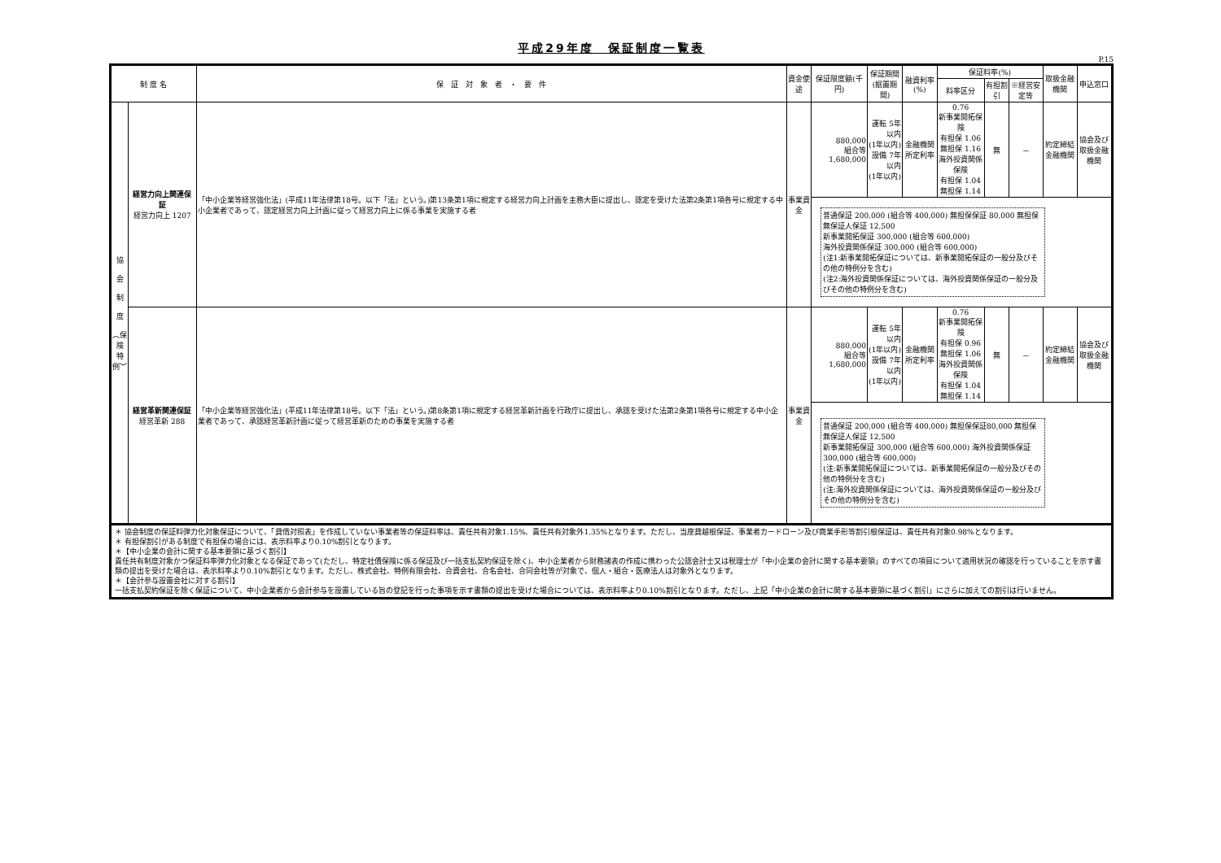平成29年度　保証制度一覧表
P.15
| 制 度 名 | | 保 証 対 象 者 ・ 要 件 | 資金使途 | 保証限度額(千円) | 保証期間 (据置期間) | 融資利率(%) | 保証料率(%) | | | 取扱金融機関 | 申込窓口 |
| --- | --- | --- | --- | --- | --- | --- | --- | --- | --- | --- | --- |
| | | | | | | | 料率区分 | 有担割引 | ※経営安定等 | | |
| 協 会 制 度 ︵保 険 特 例︶ | 経営力向上関連保証 経営力向上 1207 | 「中小企業等経営強化法」(平成11年法律第18号。以下「法」という。)第13条第1項に規定する経営力向上計画を主務大臣に提出し、認定を受けた法第2条第1項各号に規定する中小企業者であって、認定経営力向上計画に従って経営力向上に係る事業を実施する者 | 事業資金 | 880,000 組合等 1,680,000 | 運転 5年以内 (1年以内) 設備 7年以内 (1年以内) | 金融機関 所定利率 | 0.76 新事業開拓保険 有担保 1.06 無担保 1.16 海外投資関係保険 有担保 1.04 無担保 1.14 | 無 | － | 約定締結 金融機関 | 協会及び 取扱金融機関 |
| | | | | 普通保証 200,000 (組合等 400,000) 無担保保証 80,000 無担保無保証人保証 12,500 新事業開拓保証 300,000 (組合等 600,000) 海外投資関係保証 300,000 (組合等 600,000) (注1:新事業開拓保証については、新事業開拓保証の一般分及びその他の特例分を含む) (注2:海外投資関係保証については、海外投資関係保証の一般分及びその他の特例分を含む) | | | | | | | |
| | 経営革新関連保証 経営革新 288 | 「中小企業等経営強化法」(平成11年法律第18号。以下「法」という。)第8条第1項に規定する経営革新計画を行政庁に提出し、承認を受けた法第2条第1項各号に規定する中小企業者であって、承認経営革新計画に従って経営革新のための事業を実施する者 | 事業資金 | 880,000 組合等 1,680,000 | 運転 5年以内 (1年以内) 設備 7年以内 (1年以内) | 金融機関 所定利率 | 0.76 新事業開拓保険 有担保 0.96 無担保 1.06 海外投資関係保険 有担保 1.04 無担保 1.14 | 無 | － | 約定締結 金融機関 | 協会及び 取扱金融機関 |
| | | | | 普通保証 200,000 (組合等 400,000) 無担保保証80,000 無担保無保証人保証 12,500 新事業開拓保証 300,000 (組合等 600,000) 海外投資関係保証 300,000 (組合等 600,000) (注:新事業開拓保証については、新事業開拓保証の一般分及びその他の特例分を含む) (注:海外投資関係保証については、海外投資関係保証の一般分及びその他の特例分を含む) | | | | | | | |
＊ 協会制度の保証料弾力化対象保証について、「貸借対照表」を作成していない事業者等の保証料率は、責任共有対象1.15%、責任共有対象外1.35%となります。ただし、当座貸越根保証、事業者カードローン及び商業手形等割引根保証は、責任共有対象0.98%となります。
＊ 有担保割引がある制度で有担保の場合には、表示料率より0.10%割引となります。
＊【中小企業の会計に関する基本要領に基づく割引】
責任共有制度対象かつ保証料率弾力化対象となる保証であって(ただし、特定社債保険に係る保証及び一括支払契約保証を除く)、中小企業者から財務諸表の作成に携わった公認会計士又は税理士が「中小企業の会計に関する基本要領」のすべての項目について適用状況の確認を行っていることを示す書類の提出を受けた場合は、表示料率より0.10%割引となります。ただし、株式会社、特例有限会社、合資会社、合名会社、合同会社等が対象で、個人・組合・医療法人は対象外となります。
＊【会計参与設置会社に対する割引】
一括支払契約保証を除く保証について、中小企業者から会計参与を設置している旨の登記を行った事項を示す書類の提出を受けた場合については、表示料率より0.10%割引となります。ただし、上記「中小企業の会計に関する基本要領に基づく割引」にさらに加えての割引は行いません。